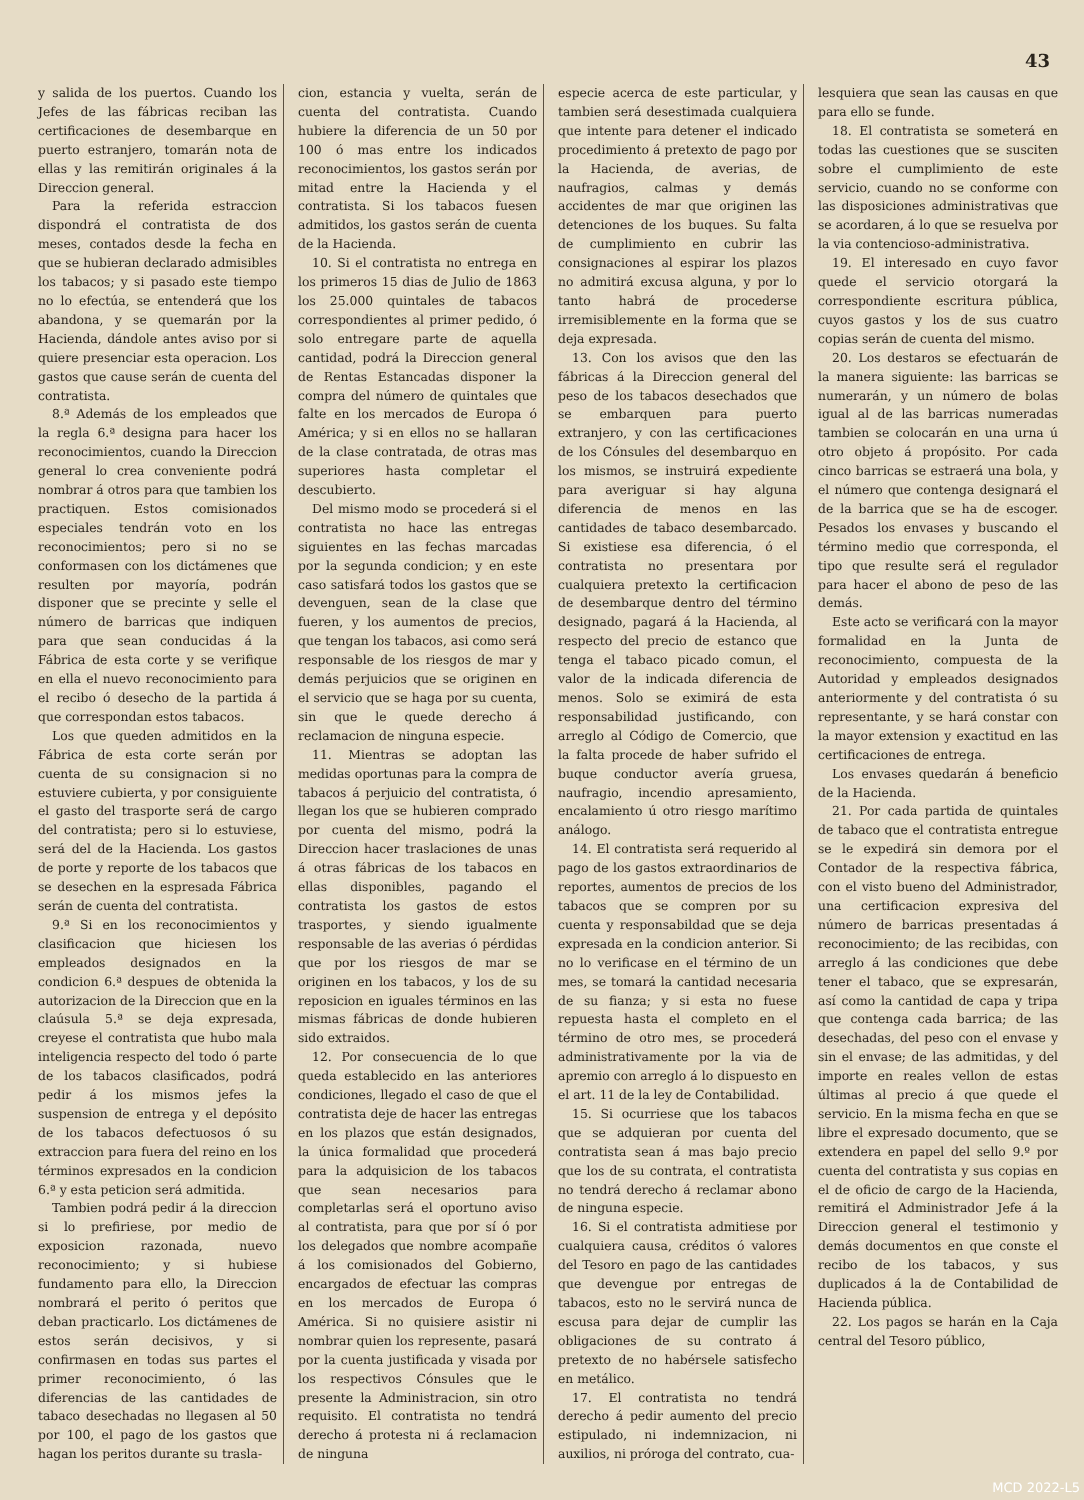43
y salida de los puertos. Cuando los Jefes de las fábricas reciban las certificaciones de desembarque en puerto estranjero, tomarán nota de ellas y las remitirán originales á la Direccion general.
Para la referida estraccion dispondrá el contratista de dos meses, contados desde la fecha en que se hubieran declarado admisibles los tabacos; y si pasado este tiempo no lo efectúa, se entenderá que los abandona, y se quemarán por la Hacienda, dándole antes aviso por si quiere presenciar esta operacion. Los gastos que cause serán de cuenta del contratista.
8.ª Además de los empleados que la regla 6.ª designa para hacer los reconocimientos, cuando la Direccion general lo crea conveniente podrá nombrar á otros para que tambien los practiquen. Estos comisionados especiales tendrán voto en los reconocimientos; pero si no se conformasen con los dictámenes que resulten por mayoría, podrán disponer que se precinte y selle el número de barricas que indiquen para que sean conducidas á la Fábrica de esta corte y se verifique en ella el nuevo reconocimiento para el recibo ó desecho de la partida á que correspondan estos tabacos.
Los que queden admitidos en la Fábrica de esta corte serán por cuenta de su consignacion si no estuviere cubierta, y por consiguiente el gasto del trasporte será de cargo del contratista; pero si lo estuviese, será del de la Hacienda. Los gastos de porte y reporte de los tabacos que se desechen en la espresada Fábrica serán de cuenta del contratista.
9.ª Si en los reconocimientos y clasificacion que hiciesen los empleados designados en la condicion 6.ª despues de obtenida la autorizacion de la Direccion que en la claúsula 5.ª se deja expresada, creyese el contratista que hubo mala inteligencia respecto del todo ó parte de los tabacos clasificados, podrá pedir á los mismos jefes la suspension de entrega y el depósito de los tabacos defectuosos ó su extraccion para fuera del reino en los términos expresados en la condicion 6.ª y esta peticion será admitida.
Tambien podrá pedir á la direccion si lo prefiriese, por medio de exposicion razonada, nuevo reconocimiento; y si hubiese fundamento para ello, la Direccion nombrará el perito ó peritos que deban practicarlo. Los dictámenes de estos serán decisivos, y si confirmasen en todas sus partes el primer reconocimiento, ó las diferencias de las cantidades de tabaco desechadas no llegasen al 50 por 100, el pago de los gastos que hagan los peritos durante su trasla-
cion, estancia y vuelta, serán de cuenta del contratista. Cuando hubiere la diferencia de un 50 por 100 ó mas entre los indicados reconocimientos, los gastos serán por mitad entre la Hacienda y el contratista. Si los tabacos fuesen admitidos, los gastos serán de cuenta de la Hacienda.
10. Si el contratista no entrega en los primeros 15 dias de Julio de 1863 los 25.000 quintales de tabacos correspondientes al primer pedido, ó solo entregare parte de aquella cantidad, podrá la Direccion general de Rentas Estancadas disponer la compra del número de quintales que falte en los mercados de Europa ó América; y si en ellos no se hallaran de la clase contratada, de otras mas superiores hasta completar el descubierto.
Del mismo modo se procederá si el contratista no hace las entregas siguientes en las fechas marcadas por la segunda condicion; y en este caso satisfará todos los gastos que se devenguen, sean de la clase que fueren, y los aumentos de precios, que tengan los tabacos, asi como será responsable de los riesgos de mar y demás perjuicios que se originen en el servicio que se haga por su cuenta, sin que le quede derecho á reclamacion de ninguna especie.
11. Mientras se adoptan las medidas oportunas para la compra de tabacos á perjuicio del contratista, ó llegan los que se hubieren comprado por cuenta del mismo, podrá la Direccion hacer traslaciones de unas á otras fábricas de los tabacos en ellas disponibles, pagando el contratista los gastos de estos trasportes, y siendo igualmente responsable de las averias ó pérdidas que por los riesgos de mar se originen en los tabacos, y los de su reposicion en iguales términos en las mismas fábricas de donde hubieren sido extraidos.
12. Por consecuencia de lo que queda establecido en las anteriores condiciones, llegado el caso de que el contratista deje de hacer las entregas en los plazos que están designados, la única formalidad que procederá para la adquisicion de los tabacos que sean necesarios para completarlas será el oportuno aviso al contratista, para que por sí ó por los delegados que nombre acompañe á los comisionados del Gobierno, encargados de efectuar las compras en los mercados de Europa ó América. Si no quisiere asistir ni nombrar quien los represente, pasará por la cuenta justificada y visada por los respectivos Cónsules que le presente la Administracion, sin otro requisito. El contratista no tendrá derecho á protesta ni á reclamacion de ninguna
especie acerca de este particular, y tambien será desestimada cualquiera que intente para detener el indicado procedimiento á pretexto de pago por la Hacienda, de averias, de naufragios, calmas y demás accidentes de mar que originen las detenciones de los buques. Su falta de cumplimiento en cubrir las consignaciones al espirar los plazos no admitirá excusa alguna, y por lo tanto habrá de procederse irremisiblemente en la forma que se deja expresada.
13. Con los avisos que den las fábricas á la Direccion general del peso de los tabacos desechados que se embarquen para puerto extranjero, y con las certificaciones de los Cónsules del desembarquo en los mismos, se instruirá expediente para averiguar si hay alguna diferencia de menos en las cantidades de tabaco desembarcado. Si existiese esa diferencia, ó el contratista no presentara por cualquiera pretexto la certificacion de desembarque dentro del término designado, pagará á la Hacienda, al respecto del precio de estanco que tenga el tabaco picado comun, el valor de la indicada diferencia de menos. Solo se eximirá de esta responsabilidad justificando, con arreglo al Código de Comercio, que la falta procede de haber sufrido el buque conductor avería gruesa, naufragio, incendio apresamiento, encalamiento ú otro riesgo marítimo análogo.
14. El contratista será requerido al pago de los gastos extraordinarios de reportes, aumentos de precios de los tabacos que se compren por su cuenta y responsabildad que se deja expresada en la condicion anterior. Si no lo verificase en el término de un mes, se tomará la cantidad necesaria de su fianza; y si esta no fuese repuesta hasta el completo en el término de otro mes, se procederá administrativamente por la via de apremio con arreglo á lo dispuesto en el art. 11 de la ley de Contabilidad.
15. Si ocurriese que los tabacos que se adquieran por cuenta del contratista sean á mas bajo precio que los de su contrata, el contratista no tendrá derecho á reclamar abono de ninguna especie.
16. Si el contratista admitiese por cualquiera causa, créditos ó valores del Tesoro en pago de las cantidades que devengue por entregas de tabacos, esto no le servirá nunca de escusa para dejar de cumplir las obligaciones de su contrato á pretexto de no habérsele satisfecho en metálico.
17. El contratista no tendrá derecho á pedir aumento del precio estipulado, ni indemnizacion, ni auxilios, ni próroga del contrato, cua-
lesquiera que sean las causas en que para ello se funde.
18. El contratista se someterá en todas las cuestiones que se susciten sobre el cumplimiento de este servicio, cuando no se conforme con las disposiciones administrativas que se acordaren, á lo que se resuelva por la via contencioso-administrativa.
19. El interesado en cuyo favor quede el servicio otorgará la correspondiente escritura pública, cuyos gastos y los de sus cuatro copias serán de cuenta del mismo.
20. Los destaros se efectuarán de la manera siguiente: las barricas se numerarán, y un número de bolas igual al de las barricas numeradas tambien se colocarán en una urna ú otro objeto á propósito. Por cada cinco barricas se estraerá una bola, y el número que contenga designará el de la barrica que se ha de escoger. Pesados los envases y buscando el término medio que corresponda, el tipo que resulte será el regulador para hacer el abono de peso de las demás.
Este acto se verificará con la mayor formalidad en la Junta de reconocimiento, compuesta de la Autoridad y empleados designados anteriormente y del contratista ó su representante, y se hará constar con la mayor extension y exactitud en las certificaciones de entrega.
Los envases quedarán á beneficio de la Hacienda.
21. Por cada partida de quintales de tabaco que el contratista entregue se le expedirá sin demora por el Contador de la respectiva fábrica, con el visto bueno del Administrador, una certificacion expresiva del número de barricas presentadas á reconocimiento; de las recibidas, con arreglo á las condiciones que debe tener el tabaco, que se expresarán, así como la cantidad de capa y tripa que contenga cada barrica; de las desechadas, del peso con el envase y sin el envase; de las admitidas, y del importe en reales vellon de estas últimas al precio á que quede el servicio. En la misma fecha en que se libre el expresado documento, que se extendera en papel del sello 9.º por cuenta del contratista y sus copias en el de oficio de cargo de la Hacienda, remitirá el Administrador Jefe á la Direccion general el testimonio y demás documentos en que conste el recibo de los tabacos, y sus duplicados á la de Contabilidad de Hacienda pública.
22. Los pagos se harán en la Caja central del Tesoro público,
MCD 2022-L5